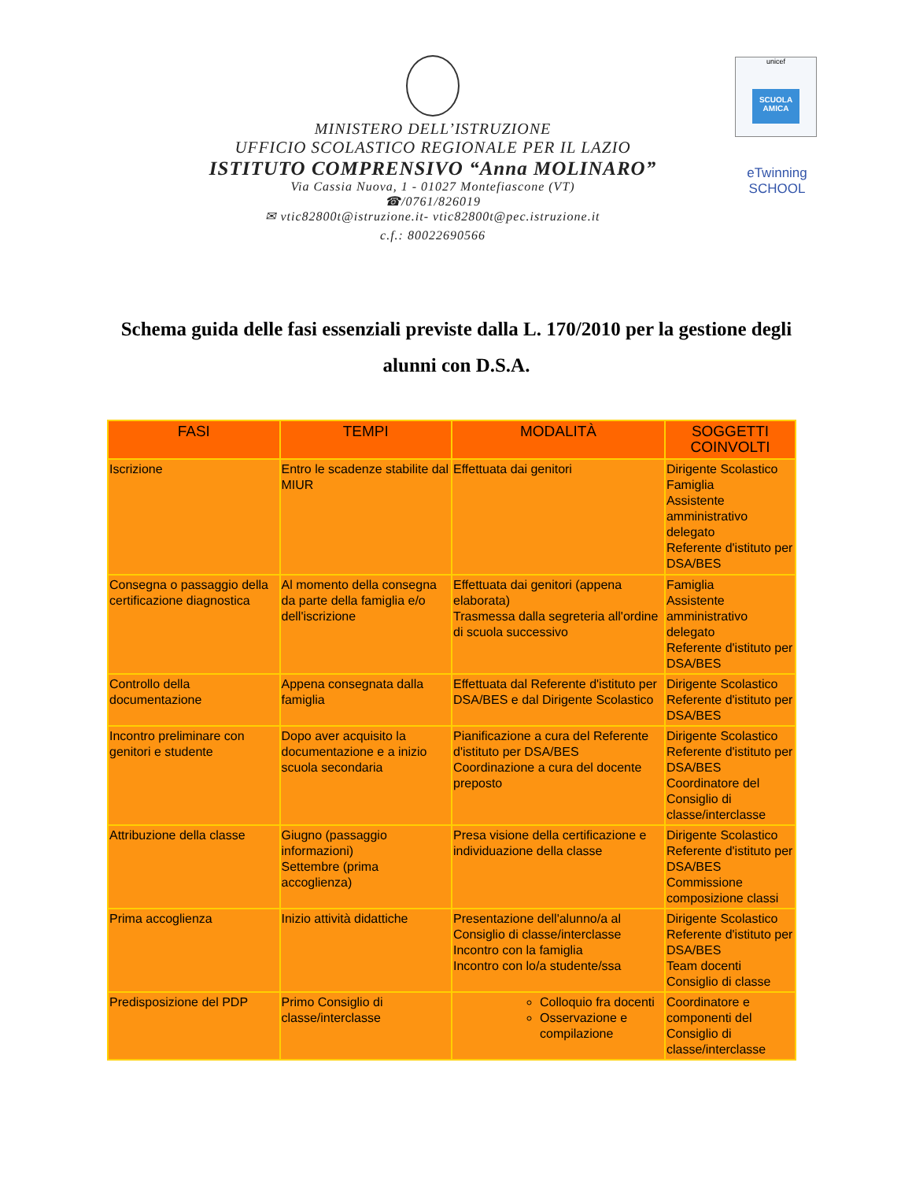MINISTERO DELL’ISTRUZIONE
UFFICIO SCOLASTICO REGIONALE PER IL LAZIO
ISTITUTO COMPRENSIVO “Anna MOLINARO”
Via Cassia Nuova, 1 - 01027 Montefiascone (VT)
☎/0761/826019
✉ vtic82800t@istruzione.it- vtic82800t@pec.istruzione.it
c.f.: 80022690566
unicef
SCUOLA AMICA
eTwinning
SCHOOL
Schema guida delle fasi essenziali previste dalla L. 170/2010 per la gestione degli alunni con D.S.A.
| FASI | TEMPI | MODALITÀ | SOGGETTI COINVOLTI |
| --- | --- | --- | --- |
| Iscrizione | Entro le scadenze stabilite dal MIUR | Effettuata dai genitori | Dirigente Scolastico Famiglia Assistente amministrativo delegato Referente d'istituto per DSA/BES |
| Consegna o passaggio della certificazione diagnostica | Al momento della consegna da parte della famiglia e/o dell'iscrizione | Effettuata dai genitori (appena elaborata) Trasmessa dalla segreteria all'ordine di scuola successivo | Famiglia Assistente amministrativo delegato Referente d'istituto per DSA/BES |
| Controllo della documentazione | Appena consegnata dalla famiglia | Effettuata dal Referente d'istituto per DSA/BES e dal Dirigente Scolastico | Dirigente Scolastico Referente d'istituto per DSA/BES |
| Incontro preliminare con genitori e studente | Dopo aver acquisito la documentazione e a inizio scuola secondaria | Pianificazione a cura del Referente d'istituto per DSA/BES Coordinazione a cura del docente preposto | Dirigente Scolastico Referente d'istituto per DSA/BES Coordinatore del Consiglio di classe/interclasse |
| Attribuzione della classe | Giugno (passaggio informazioni) Settembre (prima accoglienza) | Presa visione della certificazione e individuazione della classe | Dirigente Scolastico Referente d'istituto per DSA/BES Commissione composizione classi |
| Prima accoglienza | Inizio attività didattiche | Presentazione dell'alunno/a al Consiglio di classe/interclasse Incontro con la famiglia Incontro con lo/a studente/ssa | Dirigente Scolastico Referente d'istituto per DSA/BES Team docenti Consiglio di classe |
| Predisposizione del PDP | Primo Consiglio di classe/interclasse | Colloquio fra docenti Osservazione e compilazione | Coordinatore e componenti del Consiglio di classe/interclasse |